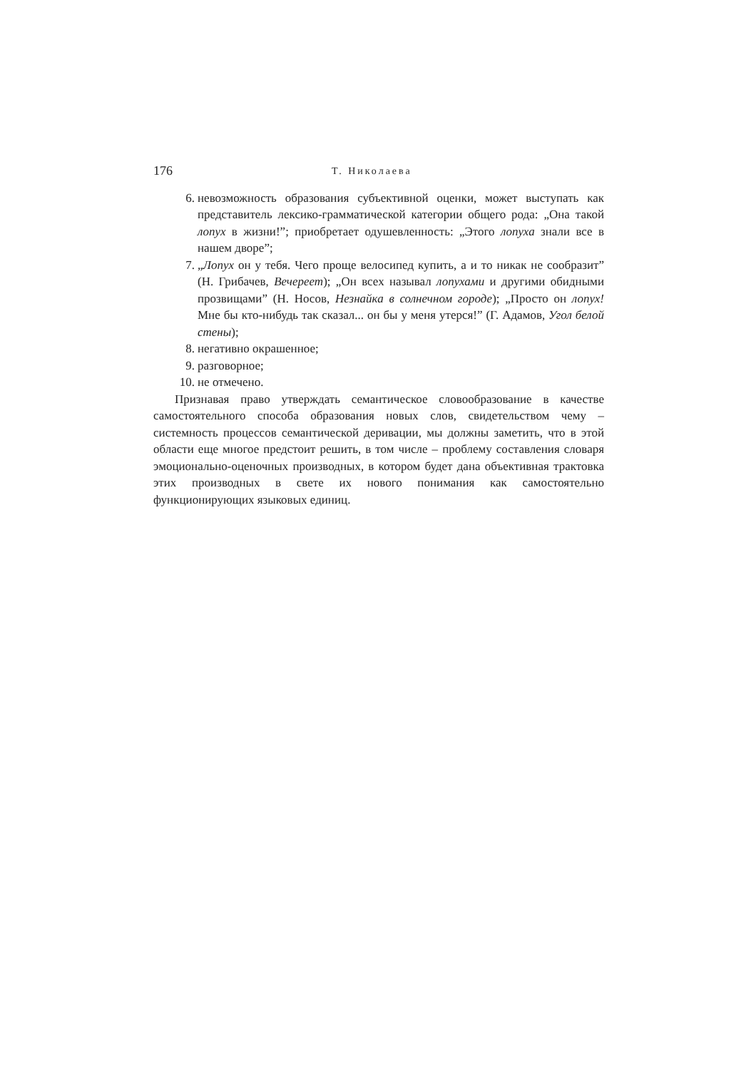176 Т. Николаева
6. невозможность образования субъективной оценки, может выступать как представитель лексико-грамматической категории общего рода: „Она такой лопух в жизни!”; приобретает одушевленность: „Этого лопуха знали все в нашем дворе”;
7. „Лопух он у тебя. Чего проще велосипед купить, а и то никак не сообразит” (Н. Грибачев, Вечереет); „Он всех называл лопухами и другими обидными прозвищами” (Н. Носов, Незнайка в солнечном городе); „Просто он лопух! Мне бы кто-нибудь так сказал... он бы у меня утерся!” (Г. Адамов, Угол белой стены);
8. негативно окрашенное;
9. разговорное;
10. не отмечено.
Признавая право утверждать семантическое словообразование в качестве самостоятельного способа образования новых слов, свидетельством чему – системность процессов семантической деривации, мы должны заметить, что в этой области еще многое предстоит решить, в том числе – проблему составления словаря эмоционально-оценочных производных, в котором будет дана объективная трактовка этих производных в свете их нового понимания как самостоятельно функционирующих языковых единиц.